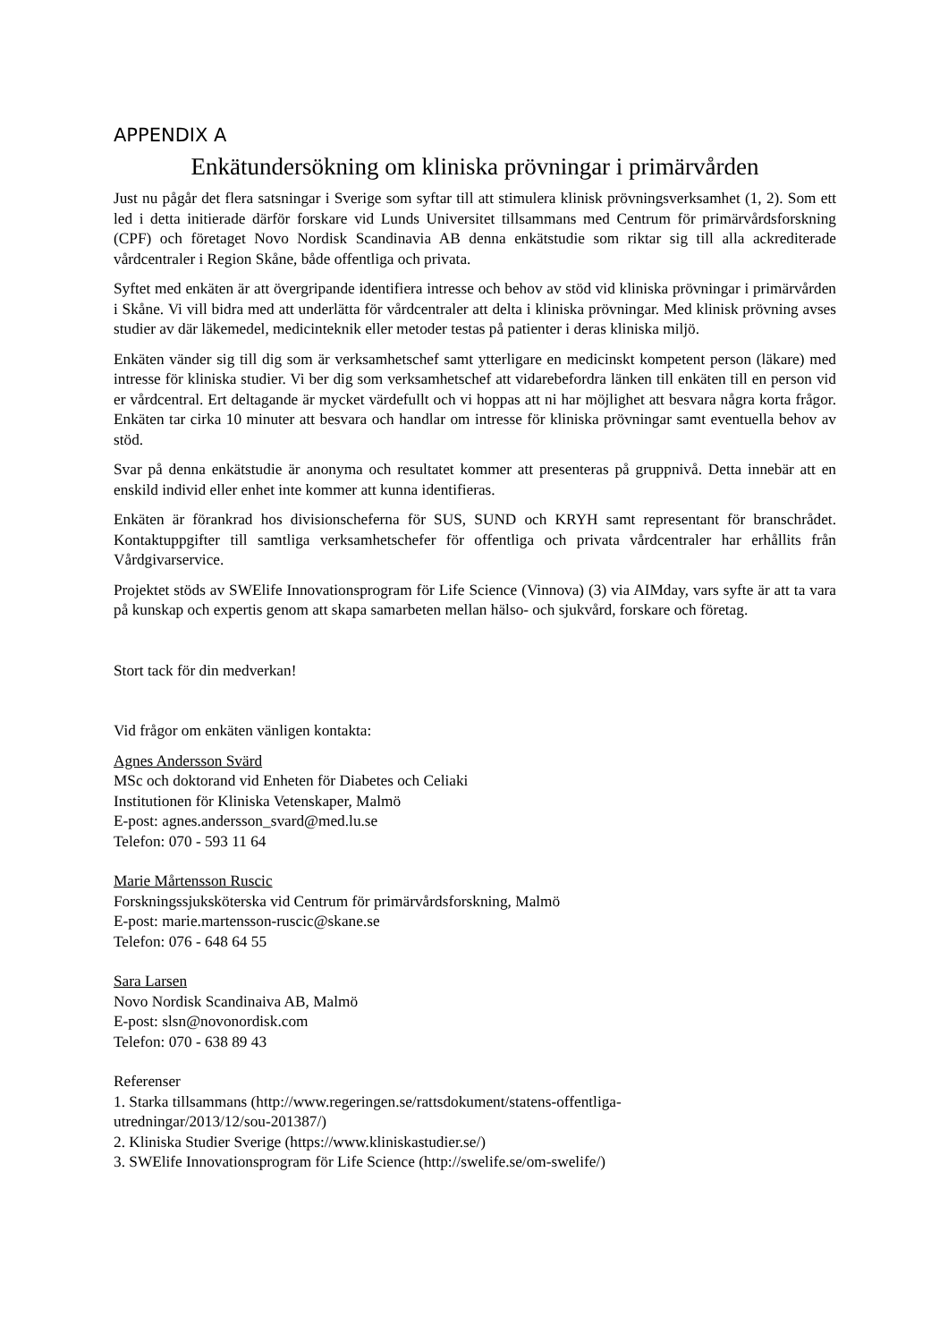APPENDIX A
Enkätundersökning om kliniska prövningar i primärvården
Just nu pågår det flera satsningar i Sverige som syftar till att stimulera klinisk prövningsverksamhet (1, 2). Som ett led i detta initierade därför forskare vid Lunds Universitet tillsammans med Centrum för primärvårdsforskning (CPF) och företaget Novo Nordisk Scandinavia AB denna enkätstudie som riktar sig till alla ackrediterade vårdcentraler i Region Skåne, både offentliga och privata.
Syftet med enkäten är att övergripande identifiera intresse och behov av stöd vid kliniska prövningar i primärvården i Skåne. Vi vill bidra med att underlätta för vårdcentraler att delta i kliniska prövningar. Med klinisk prövning avses studier av där läkemedel, medicinteknik eller metoder testas på patienter i deras kliniska miljö.
Enkäten vänder sig till dig som är verksamhetschef samt ytterligare en medicinskt kompetent person (läkare) med intresse för kliniska studier. Vi ber dig som verksamhetschef att vidarebefordra länken till enkäten till en person vid er vårdcentral. Ert deltagande är mycket värdefullt och vi hoppas att ni har möjlighet att besvara några korta frågor. Enkäten tar cirka 10 minuter att besvara och handlar om intresse för kliniska prövningar samt eventuella behov av stöd.
Svar på denna enkätstudie är anonyma och resultatet kommer att presenteras på gruppnivå. Detta innebär att en enskild individ eller enhet inte kommer att kunna identifieras.
Enkäten är förankrad hos divisionscheferna för SUS, SUND och KRYH samt representant för branschrådet. Kontaktuppgifter till samtliga verksamhetschefer för offentliga och privata vårdcentraler har erhållits från Vårdgivarservice.
Projektet stöds av SWElife Innovationsprogram för Life Science (Vinnova) (3) via AIMday, vars syfte är att ta vara på kunskap och expertis genom att skapa samarbeten mellan hälso- och sjukvård, forskare och företag.
Stort tack för din medverkan!
Vid frågor om enkäten vänligen kontakta:
Agnes Andersson Svärd
MSc och doktorand vid Enheten för Diabetes och Celiaki
Institutionen för Kliniska Vetenskaper, Malmö
E-post: agnes.andersson_svard@med.lu.se
Telefon: 070 - 593 11 64
Marie Mårtensson Ruscic
Forskningssjuksköterska vid Centrum för primärvårdsforskning, Malmö
E-post: marie.martensson-ruscic@skane.se
Telefon: 076 - 648 64 55
Sara Larsen
Novo Nordisk Scandinaiva AB, Malmö
E-post: slsn@novonordisk.com
Telefon: 070 - 638 89 43
Referenser
1. Starka tillsammans (http://www.regeringen.se/rattsdokument/statens-offentliga-
utredningar/2013/12/sou-201387/)
2. Kliniska Studier Sverige (https://www.kliniskastudier.se/)
3. SWElife Innovationsprogram för Life Science (http://swelife.se/om-swelife/)